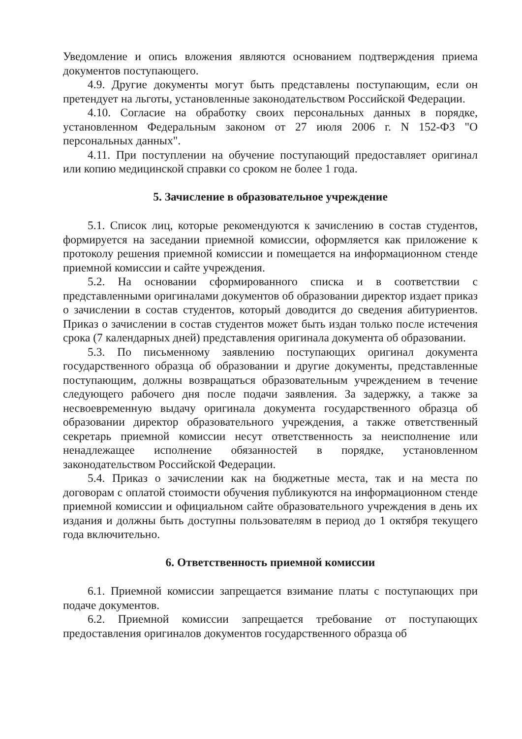Уведомление и опись вложения являются основанием подтверждения приема документов поступающего.
4.9. Другие документы могут быть представлены поступающим, если он претендует на льготы, установленные законодательством Российской Федерации.
4.10. Согласие на обработку своих персональных данных в порядке, установленном Федеральным законом от 27 июля 2006 г. N 152-ФЗ "О персональных данных".
4.11. При поступлении на обучение поступающий предоставляет оригинал или копию медицинской справки со сроком не более 1 года.
5. Зачисление в образовательное учреждение
5.1. Список лиц, которые рекомендуются к зачислению в состав студентов, формируется на заседании приемной комиссии, оформляется как приложение к протоколу решения приемной комиссии и помещается на информационном стенде приемной комиссии и сайте учреждения.
5.2. На основании сформированного списка и в соответствии с представленными оригиналами документов об образовании директор издает приказ о зачислении в состав студентов, который доводится до сведения абитуриентов. Приказ о зачислении в состав студентов может быть издан только после истечения срока (7 календарных дней) представления оригинала документа об образовании.
5.3. По письменному заявлению поступающих оригинал документа государственного образца об образовании и другие документы, представленные поступающим, должны возвращаться образовательным учреждением в течение следующего рабочего дня после подачи заявления. За задержку, а также за несвоевременную выдачу оригинала документа государственного образца об образовании директор образовательного учреждения, а также ответственный секретарь приемной комиссии несут ответственность за неисполнение или ненадлежащее исполнение обязанностей в порядке, установленном законодательством Российской Федерации.
5.4. Приказ о зачислении как на бюджетные места, так и на места по договорам с оплатой стоимости обучения публикуются на информационном стенде приемной комиссии и официальном сайте образовательного учреждения в день их издания и должны быть доступны пользователям в период до 1 октября текущего года включительно.
6. Ответственность приемной комиссии
6.1. Приемной комиссии запрещается взимание платы с поступающих при подаче документов.
6.2. Приемной комиссии запрещается требование от поступающих предоставления оригиналов документов государственного образца об